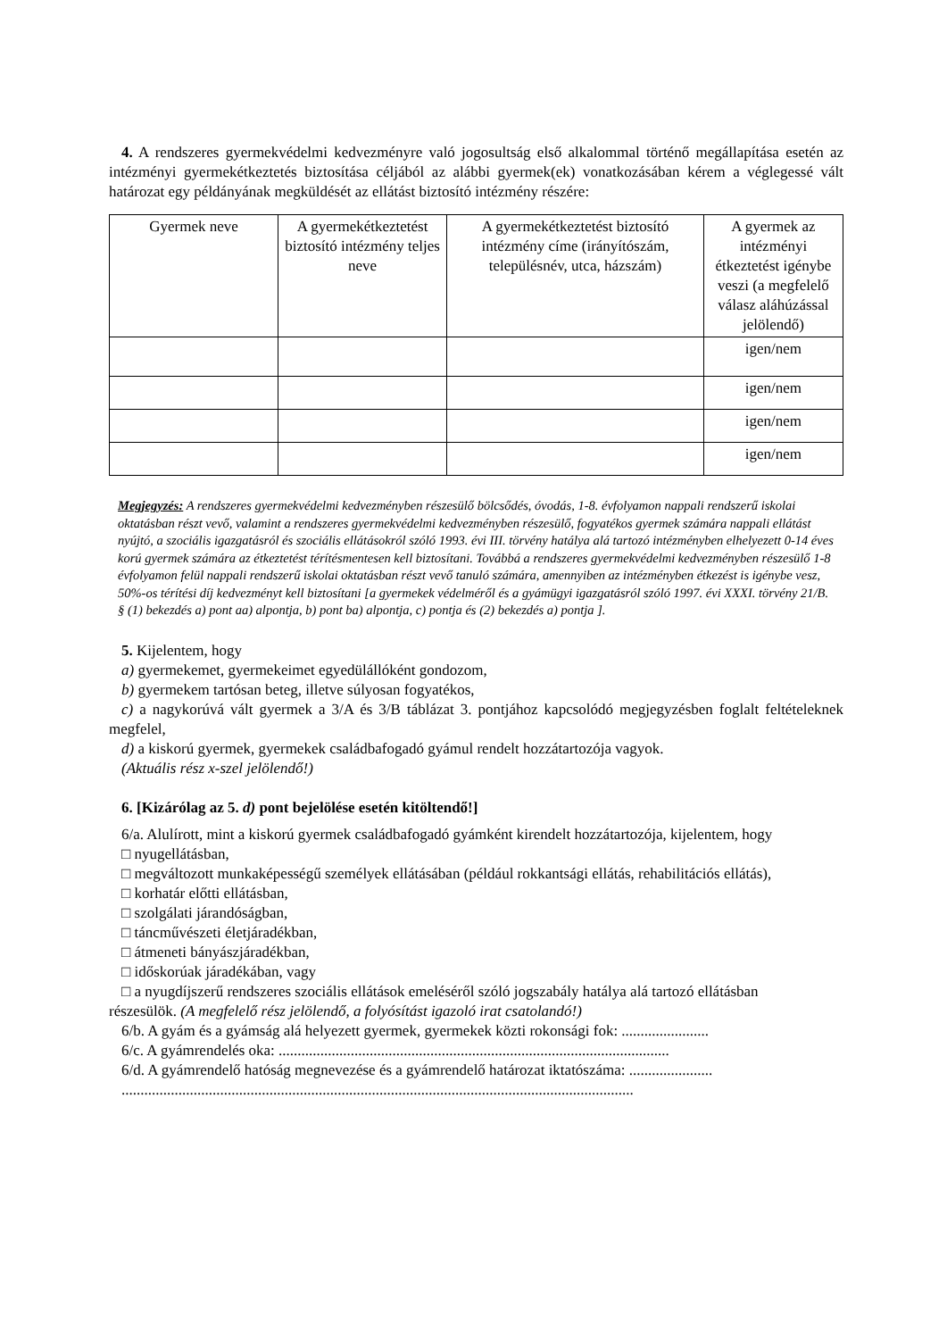4. A rendszeres gyermekvédelmi kedvezményre való jogosultság első alkalommal történő megállapítása esetén az intézményi gyermekétkeztetés biztosítása céljából az alábbi gyermek(ek) vonatkozásában kérem a véglegessé vált határozat egy példányának megküldését az ellátást biztosító intézmény részére:
| Gyermek neve | A gyermekétkeztetést biztosító intézmény teljes neve | A gyermekétkeztetést biztosító intézmény címe (irányítószám, településnév, utca, házszám) | A gyermek az intézményi étkeztetést igénybe veszi (a megfelelő válasz aláhúzással jelölendő) |
| | | | igen/nem |
| | | | igen/nem |
| | | | igen/nem |
| | | | igen/nem |
Megjegyzés: A rendszeres gyermekvédelmi kedvezményben részesülő bölcsődés, óvodás, 1-8. évfolyamon nappali rendszerű iskolai oktatásban részt vevő, valamint a rendszeres gyermekvédelmi kedvezményben részesülő, fogyatékos gyermek számára nappali ellátást nyújtó, a szociális igazgatásról és szociális ellátásokról szóló 1993. évi III. törvény hatálya alá tartozó intézményben elhelyezett 0-14 éves korú gyermek számára az étkeztetést térítésmentesen kell biztosítani. Továbbá a rendszeres gyermekvédelmi kedvezményben részesülő 1-8 évfolyamon felül nappali rendszerű iskolai oktatásban részt vevő tanuló számára, amennyiben az intézményben étkezést is igénybe vesz, 50%-os térítési díj kedvezményt kell biztosítani [a gyermekek védelméről és a gyámügyi igazgatásról szóló 1997. évi XXXI. törvény 21/B. § (1) bekezdés a) pont aa) alpontja, b) pont ba) alpontja, c) pontja és (2) bekezdés a) pontja ].
5. Kijelentem, hogy
a) gyermekemet, gyermekeimet egyedülállóként gondozom,
b) gyermekem tartósan beteg, illetve súlyosan fogyatékos,
c) a nagykorúvá vált gyermek a 3/A és 3/B táblázat 3. pontjához kapcsolódó megjegyzésben foglalt feltételeknek megfelel,
d) a kiskorú gyermek, gyermekek családbafogadó gyámul rendelt hozzátartozója vagyok.
(Aktuális rész x-szel jelölendő!)
6. [Kizárólag az 5. d) pont bejelölése esetén kitöltendő!]
6/a. Alulírott, mint a kiskorú gyermek családbafogadó gyámként kirendelt hozzátartozója, kijelentem, hogy
□ nyugellátásban,
□ megváltozott munkaképességű személyek ellátásában (például rokkantsági ellátás, rehabilitációs ellátás),
□ korhatár előtti ellátásban,
□ szolgálati járandóságban,
□ táncművészeti életjáradékban,
□ átmeneti bányászjáradékban,
□ időskorúak járadékában, vagy
□ a nyugdíjszerű rendszeres szociális ellátások emeléséről szóló jogszabály hatálya alá tartozó ellátásban
részesülök. (A megfelelő rész jelölendő, a folyósítást igazoló irat csatolandó!)
6/b. A gyám és a gyámság alá helyezett gyermek, gyermekek közti rokonsági fok: .......................
6/c. A gyámrendelés oka: .......................................................................................................
6/d. A gyámrendelő hatóság megnevezése és a gyámrendelő határozat iktatószáma: ......................
.......................................................................................................................................